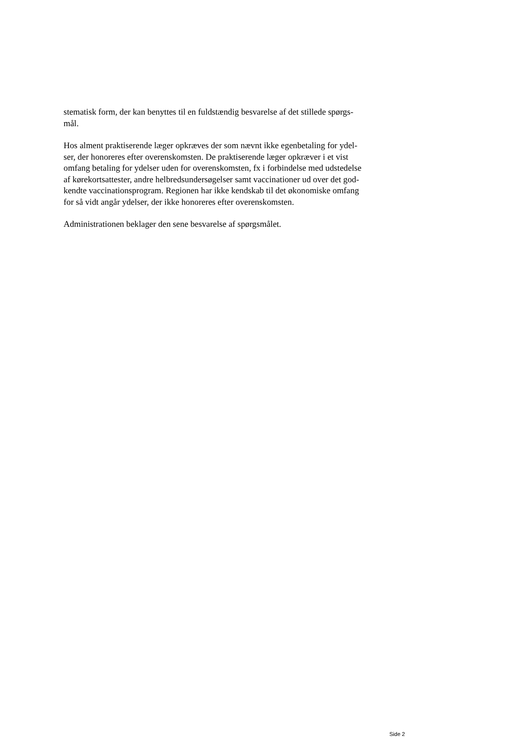stematisk form, der kan benyttes til en fuldstændig besvarelse af det stillede spørgs-
mål.
Hos alment praktiserende læger opkræves der som nævnt ikke egenbetaling for ydel-
ser, der honoreres efter overenskomsten. De praktiserende læger opkræver i et vist
omfang betaling for ydelser uden for overenskomsten, fx i forbindelse med udstedelse
af kørekortsattester, andre helbredsundersøgelser samt vaccinationer ud over det god-
kendte vaccinationsprogram. Regionen har ikke kendskab til det økonomiske omfang
for så vidt angår ydelser, der ikke honoreres efter overenskomsten.
Administrationen beklager den sene besvarelse af spørgsmålet.
Side 2